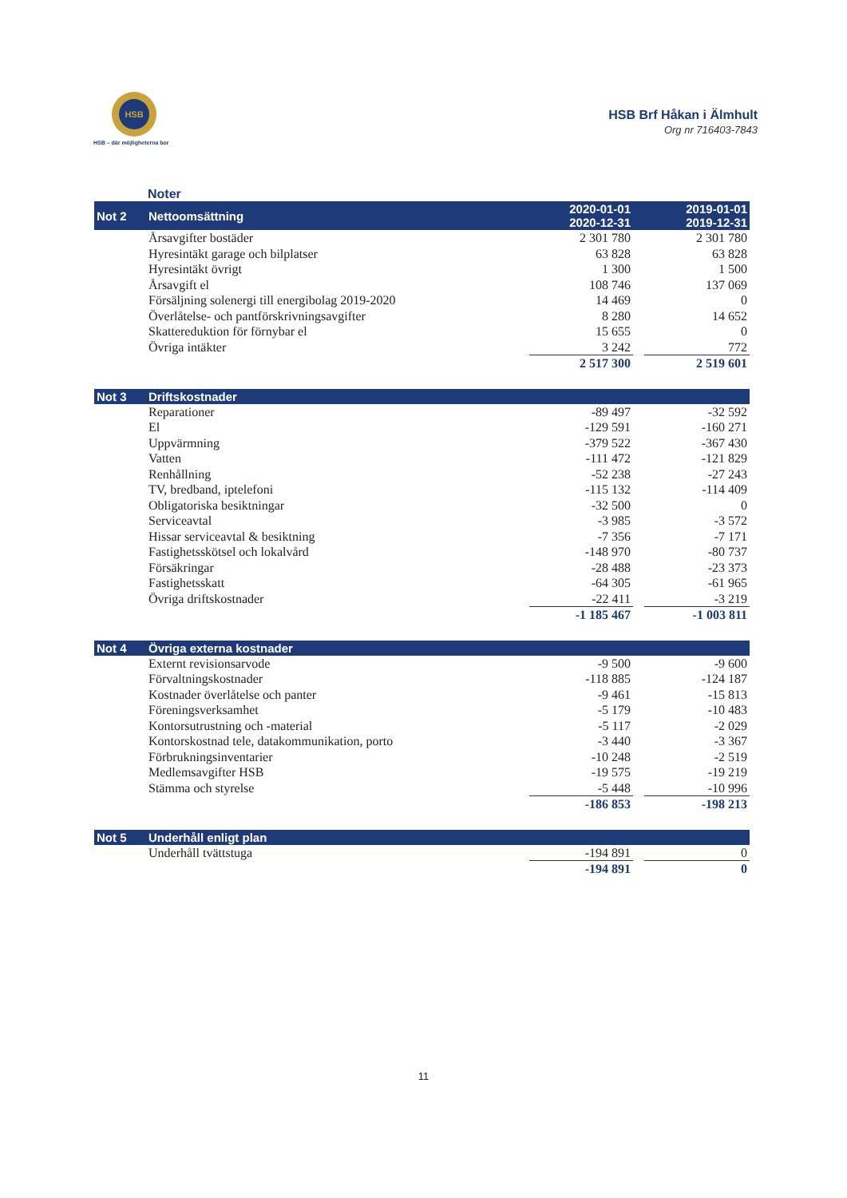HSB
HSB – där möjligheterna bor
HSB Brf Håkan i Älmhult
Org nr 716403-7843
Noter
| Not 2 | Nettoomsättning | 2020-01-01 2020-12-31 | | 2019-01-01 2019-12-31 |
| --- | --- | --- | --- | --- |
| | Årsavgifter bostäder | 2 301 780 | | 2 301 780 |
| | Hyresintäkt garage och bilplatser | 63 828 | | 63 828 |
| | Hyresintäkt övrigt | 1 300 | | 1 500 |
| | Årsavgift el | 108 746 | | 137 069 |
| | Försäljning solenergi till energibolag 2019-2020 | 14 469 | | 0 |
| | Överlåtelse- och pantförskrivningsavgifter | 8 280 | | 14 652 |
| | Skattereduktion för förnybar el | 15 655 | | 0 |
| | Övriga intäkter | 3 242 | | 772 |
| | | 2 517 300 | | 2 519 601 |
| Not 3 | Driftskostnader | | | |
| | Reparationer | -89 497 | | -32 592 |
| | El | -129 591 | | -160 271 |
| | Uppvärmning | -379 522 | | -367 430 |
| | Vatten | -111 472 | | -121 829 |
| | Renhållning | -52 238 | | -27 243 |
| | TV, bredband, iptelefoni | -115 132 | | -114 409 |
| | Obligatoriska besiktningar | -32 500 | | 0 |
| | Serviceavtal | -3 985 | | -3 572 |
| | Hissar serviceavtal & besiktning | -7 356 | | -7 171 |
| | Fastighetsskötsel och lokalvård | -148 970 | | -80 737 |
| | Försäkringar | -28 488 | | -23 373 |
| | Fastighetsskatt | -64 305 | | -61 965 |
| | Övriga driftskostnader | -22 411 | | -3 219 |
| | | -1 185 467 | | -1 003 811 |
| Not 4 | Övriga externa kostnader | | | |
| | Externt revisionsarvode | -9 500 | | -9 600 |
| | Förvaltningskostnader | -118 885 | | -124 187 |
| | Kostnader överlåtelse och panter | -9 461 | | -15 813 |
| | Föreningsverksamhet | -5 179 | | -10 483 |
| | Kontorsutrustning och -material | -5 117 | | -2 029 |
| | Kontorskostnad tele, datakommunikation, porto | -3 440 | | -3 367 |
| | Förbrukningsinventarier | -10 248 | | -2 519 |
| | Medlemsavgifter HSB | -19 575 | | -19 219 |
| | Stämma och styrelse | -5 448 | | -10 996 |
| | | -186 853 | | -198 213 |
| Not 5 | Underhåll enligt plan | | | |
| | Underhåll tvättstuga | -194 891 | | 0 |
| | | -194 891 | | 0 |
11